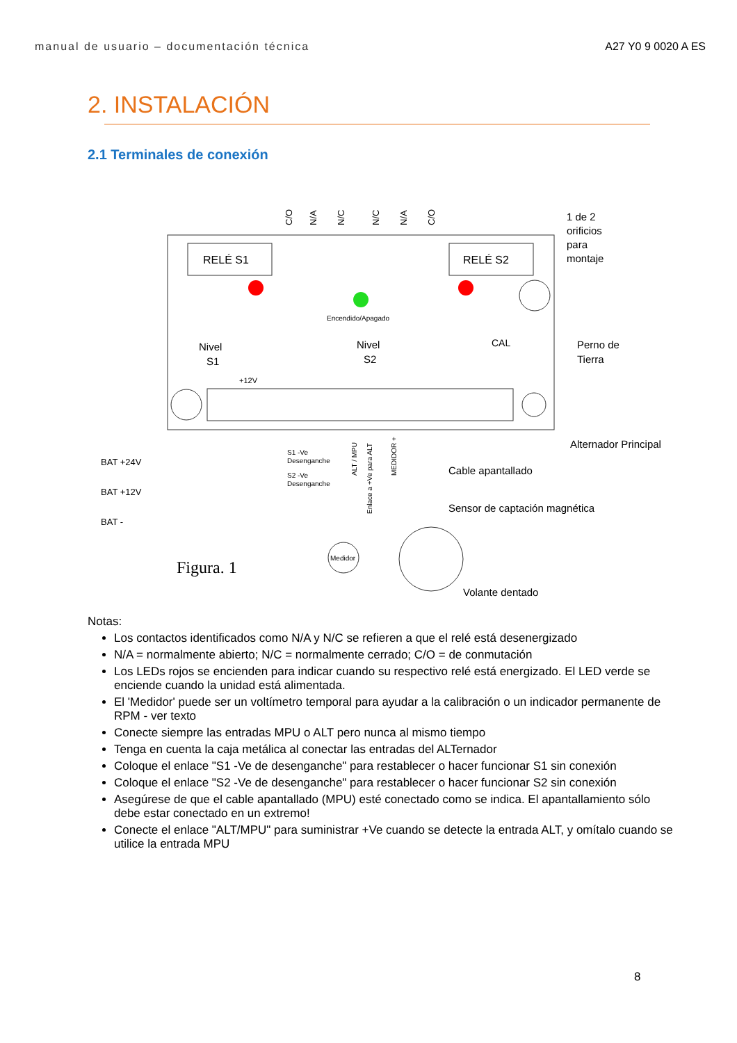manual de usuario – documentación técnica A27 Y0 9 0020 A ES
2. INSTALACIÓN
2.1 Terminales de conexión
RELÉ S1
RELÉ S2
C/O
N/A
N/C
N/C
N/A
C/O
Encendido/Apagado
Nivel
S1
Nivel
S2
CAL
+12V
1 de 2
orificios
para
montaje
Perno de
Tierra
Alternador Principal
Cable apantallado
Sensor de captación magnética
BAT +24V
BAT +12V
BAT -
S1 -Ve
Desenganche
S2 -Ve
Desenganche
ALT / MPU
Enlace a +Ve para ALT
MEDIDOR +
Medidor
Figura. 1
Volante dentado
Notas:
Los contactos identificados como N/A y N/C se refieren a que el relé está desenergizado
N/A = normalmente abierto; N/C = normalmente cerrado; C/O = de conmutación
Los LEDs rojos se encienden para indicar cuando su respectivo relé está energizado. El LED verde se enciende cuando la unidad está alimentada.
El 'Medidor' puede ser un voltímetro temporal para ayudar a la calibración o un indicador permanente de RPM - ver texto
Conecte siempre las entradas MPU o ALT pero nunca al mismo tiempo
Tenga en cuenta la caja metálica al conectar las entradas del ALTernador
Coloque el enlace "S1 -Ve de desenganche" para restablecer o hacer funcionar S1 sin conexión
Coloque el enlace "S2 -Ve de desenganche" para restablecer o hacer funcionar S2 sin conexión
Asegúrese de que el cable apantallado (MPU) esté conectado como se indica. El apantallamiento sólo debe estar conectado en un extremo!
Conecte el enlace "ALT/MPU" para suministrar +Ve cuando se detecte la entrada ALT, y omítalo cuando se utilice la entrada MPU
8